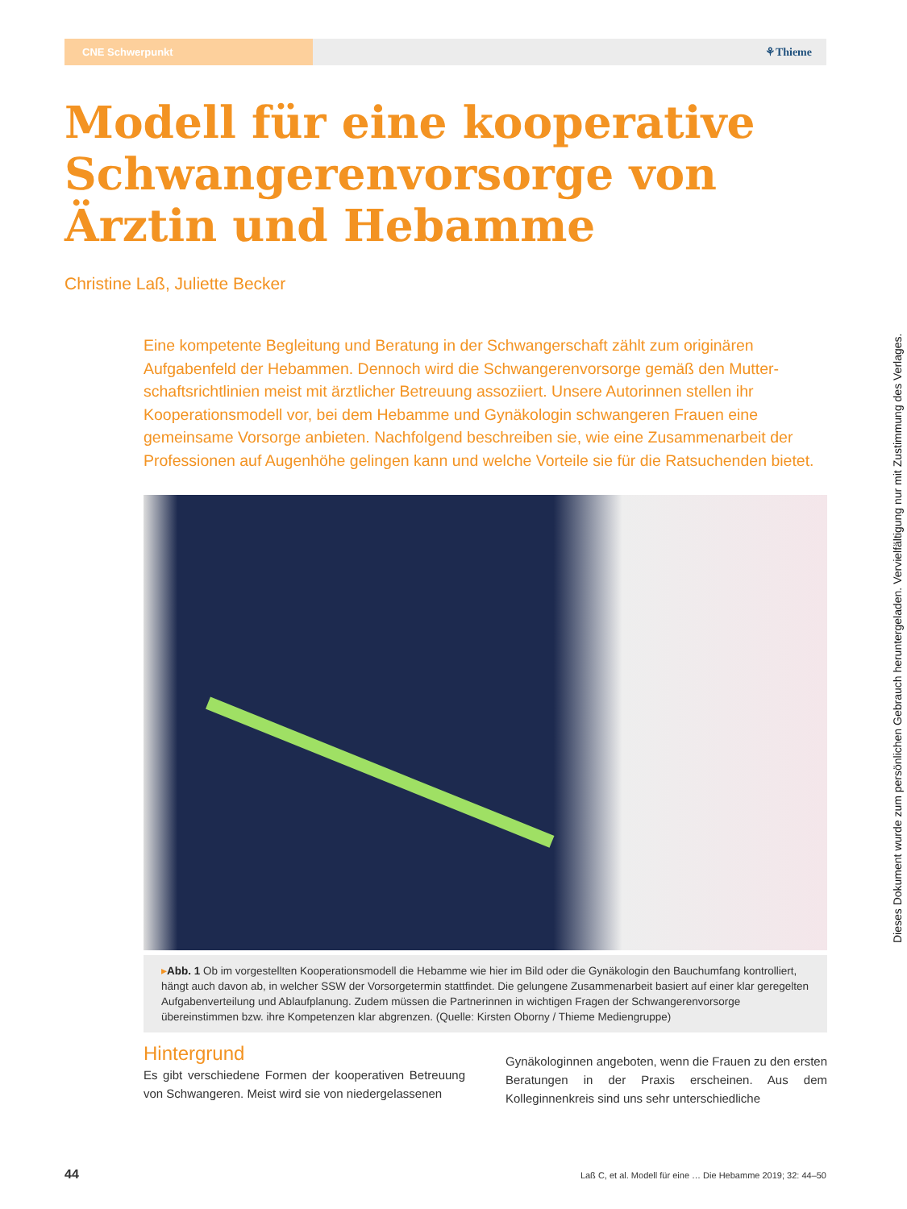CNE Schwerpunkt
⚘Thieme
Modell für eine kooperative Schwangerenvorsorge von Ärztin und Hebamme
Christine Laß, Juliette Becker
Eine kompetente Begleitung und Beratung in der Schwangerschaft zählt zum originären Aufgabenfeld der Hebammen. Dennoch wird die Schwangerenvorsorge gemäß den Mutter­schaftsrichtlinien meist mit ärztlicher Betreuung assoziiert. Unsere Autorinnen stellen ihr Kooperationsmodell vor, bei dem Hebamme und Gynäkologin schwangeren Frauen eine gemeinsame Vorsorge anbieten. Nachfolgend beschreiben sie, wie eine Zusammenarbeit der Professionen auf Augenhöhe gelingen kann und welche Vorteile sie für die Ratsuchen­den bietet.
▸Abb. 1 Ob im vorgestellten Kooperationsmodell die Hebamme wie hier im Bild oder die Gynäkologin den Bauchumfang kontrol­liert, hängt auch davon ab, in welcher SSW der Vorsorgetermin stattfindet. Die gelungene Zusammenarbeit basiert auf einer klar geregelten Aufgabenverteilung und Ablaufplanung. Zudem müssen die Partnerinnen in wichtigen Fragen der Schwangerenvor­sorge übereinstimmen bzw. ihre Kompetenzen klar abgrenzen. (Quelle: Kirsten Oborny / Thieme Mediengruppe)
Hintergrund
Es gibt verschiedene Formen der kooperativen Betreuung von Schwangeren. Meist wird sie von niedergelassenen
Gynäkologinnen angeboten, wenn die Frauen zu den ersten Beratungen in der Praxis erscheinen. Aus dem Kolleginnenkreis sind uns sehr unterschiedliche
44 Laß C, et al. Modell für eine … Die Hebamme 2019; 32: 44–50
Dieses Dokument wurde zum persönlichen Gebrauch heruntergeladen. Vervielfältigung nur mit Zustimmung des Verlages.